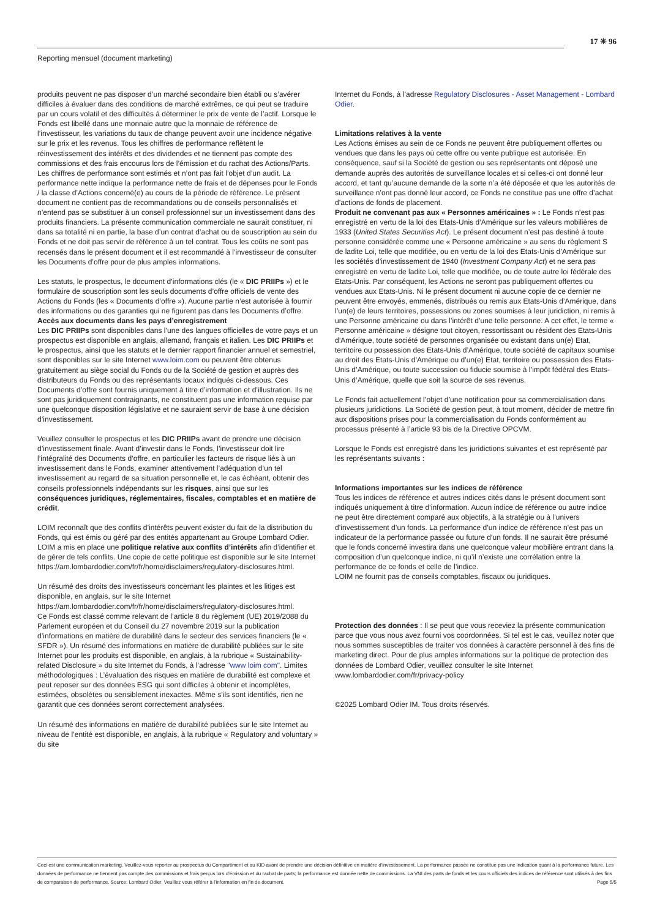17 ✳ 96
Reporting mensuel (document marketing)
produits peuvent ne pas disposer d’un marché secondaire bien établi ou s’avérer difficiles à évaluer dans des conditions de marché extrêmes, ce qui peut se traduire par un cours volatil et des difficultés à déterminer le prix de vente de l’actif. Lorsque le Fonds est libellé dans une monnaie autre que la monnaie de référence de l’investisseur, les variations du taux de change peuvent avoir une incidence négative sur le prix et les revenus. Tous les chiffres de performance reflètent le réinvestissement des intérêts et des dividendes et ne tiennent pas compte des commissions et des frais encourus lors de l’émission et du rachat des Actions/Parts. Les chiffres de performance sont estimés et n’ont pas fait l’objet d’un audit. La performance nette indique la performance nette de frais et de dépenses pour le Fonds / la classe d’Actions concerné(e) au cours de la période de référence. Le présent document ne contient pas de recommandations ou de conseils personnalisés et n’entend pas se substituer à un conseil professionnel sur un investissement dans des produits financiers. La présente communication commerciale ne saurait constituer, ni dans sa totalité ni en partie, la base d’un contrat d’achat ou de souscription au sein du Fonds et ne doit pas servir de référence à un tel contrat. Tous les coûts ne sont pas recensés dans le présent document et il est recommandé à l’investisseur de consulter les Documents d’offre pour de plus amples informations.
Les statuts, le prospectus, le document d’informations clés (le « DIC PRIIPs ») et le formulaire de souscription sont les seuls documents d’offre officiels de vente des Actions du Fonds (les « Documents d’offre »). Aucune partie n’est autorisée à fournir des informations ou des garanties qui ne figurent pas dans les Documents d’offre.
Accès aux documents dans les pays d’enregistrement
Les DIC PRIIPs sont disponibles dans l’une des langues officielles de votre pays et un prospectus est disponible en anglais, allemand, français et italien. Les DIC PRIIPs et le prospectus, ainsi que les statuts et le dernier rapport financier annuel et semestriel, sont disponibles sur le site Internet www.loim.com ou peuvent être obtenus gratuitement au siège social du Fonds ou de la Société de gestion et auprès des distributeurs du Fonds ou des représentants locaux indiqués ci-dessous. Ces Documents d’offre sont fournis uniquement à titre d’information et d’illustration. Ils ne sont pas juridiquement contraignants, ne constituent pas une information requise par une quelconque disposition législative et ne sauraient servir de base à une décision d’investissement.
Veuillez consulter le prospectus et les DIC PRIIPs avant de prendre une décision d’investissement finale. Avant d’investir dans le Fonds, l’investisseur doit lire l’intégralité des Documents d’offre, en particulier les facteurs de risque liés à un investissement dans le Fonds, examiner attentivement l’adéquation d’un tel investissement au regard de sa situation personnelle et, le cas échéant, obtenir des conseils professionnels indépendants sur les risques, ainsi que sur les conséquences juridiques, réglementaires, fiscales, comptables et en matière de crédit.
LOIM reconnaît que des conflits d’intérêts peuvent exister du fait de la distribution du Fonds, qui est émis ou géré par des entités appartenant au Groupe Lombard Odier. LOIM a mis en place une politique relative aux conflits d’intérêts afin d’identifier et de gérer de tels conflits. Une copie de cette politique est disponible sur le site Internet https://am.lombardodier.com/fr/fr/home/disclaimers/regulatory-disclosures.html.
Un résumé des droits des investisseurs concernant les plaintes et les litiges est disponible, en anglais, sur le site Internet https://am.lombardodier.com/fr/fr/home/disclaimers/regulatory-disclosures.html.
Ce Fonds est classé comme relevant de l’article 8 du règlement (UE) 2019/2088 du Parlement européen et du Conseil du 27 novembre 2019 sur la publication d’informations en matière de durabilité dans le secteur des services financiers (le « SFDR »). Un résumé des informations en matière de durabilité publiées sur le site Internet pour les produits est disponible, en anglais, à la rubrique « Sustainability-related Disclosure » du site Internet du Fonds, à l’adresse "www loim com". Limites méthodologiques : L’évaluation des risques en matière de durabilité est complexe et peut reposer sur des données ESG qui sont difficiles à obtenir et incomplètes, estimées, obsolètes ou sensiblement inexactes. Même s’ils sont identifiés, rien ne garantit que ces données seront correctement analysées.
Un résumé des informations en matière de durabilité publiées sur le site Internet au niveau de l’entité est disponible, en anglais, à la rubrique « Regulatory and voluntary » du site
Internet du Fonds, à l’adresse Regulatory Disclosures - Asset Management - Lombard Odier.
Limitations relatives à la vente
Les Actions émises au sein de ce Fonds ne peuvent être publiquement offertes ou vendues que dans les pays où cette offre ou vente publique est autorisée. En conséquence, sauf si la Société de gestion ou ses représentants ont déposé une demande auprès des autorités de surveillance locales et si celles-ci ont donné leur accord, et tant qu’aucune demande de la sorte n’a été déposée et que les autorités de surveillance n’ont pas donné leur accord, ce Fonds ne constitue pas une offre d’achat d’actions de fonds de placement.
Produit ne convenant pas aux « Personnes américaines » : Le Fonds n’est pas enregistré en vertu de la loi des Etats-Unis d’Amérique sur les valeurs mobilières de 1933 (United States Securities Act). Le présent document n’est pas destiné à toute personne considérée comme une « Personne américaine » au sens du règlement S de ladite Loi, telle que modifiée, ou en vertu de la loi des Etats-Unis d’Amérique sur les sociétés d’investissement de 1940 (Investment Company Act) et ne sera pas enregistré en vertu de ladite Loi, telle que modifiée, ou de toute autre loi fédérale des Etats-Unis. Par conséquent, les Actions ne seront pas publiquement offertes ou vendues aux Etats-Unis. Ni le présent document ni aucune copie de ce dernier ne peuvent être envoyés, emmenés, distribués ou remis aux Etats-Unis d’Amérique, dans l’un(e) de leurs territoires, possessions ou zones soumises à leur juridiction, ni remis à une Personne américaine ou dans l’intérêt d’une telle personne. A cet effet, le terme « Personne américaine » désigne tout citoyen, ressortissant ou résident des Etats-Unis d’Amérique, toute société de personnes organisée ou existant dans un(e) Etat, territoire ou possession des Etats-Unis d’Amérique, toute société de capitaux soumise au droit des Etats-Unis d’Amérique ou d’un(e) Etat, territoire ou possession des Etats-Unis d’Amérique, ou toute succession ou fiducie soumise à l’impôt fédéral des Etats-Unis d’Amérique, quelle que soit la source de ses revenus.
Le Fonds fait actuellement l’objet d’une notification pour sa commercialisation dans plusieurs juridictions. La Société de gestion peut, à tout moment, décider de mettre fin aux dispositions prises pour la commercialisation du Fonds conformément au processus présenté à l’article 93 bis de la Directive OPCVM.
Lorsque le Fonds est enregistré dans les juridictions suivantes et est représenté par les représentants suivants :
Informations importantes sur les indices de référence
Tous les indices de référence et autres indices cités dans le présent document sont indiqués uniquement à titre d’information. Aucun indice de référence ou autre indice ne peut être directement comparé aux objectifs, à la stratégie ou à l’univers d’investissement d’un fonds. La performance d’un indice de référence n’est pas un indicateur de la performance passée ou future d’un fonds. Il ne saurait être présumé que le fonds concerné investira dans une quelconque valeur mobilière entrant dans la composition d’un quelconque indice, ni qu’il n’existe une corrélation entre la performance de ce fonds et celle de l’indice.
LOIM ne fournit pas de conseils comptables, fiscaux ou juridiques.
Protection des données : Il se peut que vous receviez la présente communication parce que vous nous avez fourni vos coordonnées. Si tel est le cas, veuillez noter que nous sommes susceptibles de traiter vos données à caractère personnel à des fins de marketing direct. Pour de plus amples informations sur la politique de protection des données de Lombard Odier, veuillez consulter le site Internet www.lombardodier.com/fr/privacy-policy
©2025 Lombard Odier IM. Tous droits réservés.
Ceci est une communication marketing. Veuillez-vous reporter au prospectus du Compartiment et au KID avant de prendre une décision définitive en matière d'investissement. La performance passée ne constitue pas une indication quant à la performance future. Les données de performance ne tiennent pas compte des commissions et frais perçus lors d'émission et du rachat de parts; la performance est donnée nette de commissions. La VNI des parts de fonds et les cours officiels des indices de référence sont utilisés à des fins de comparaison de performance. Source: Lombard Odier. Veuillez vous référer à l'information en fin de document. Page 5/5